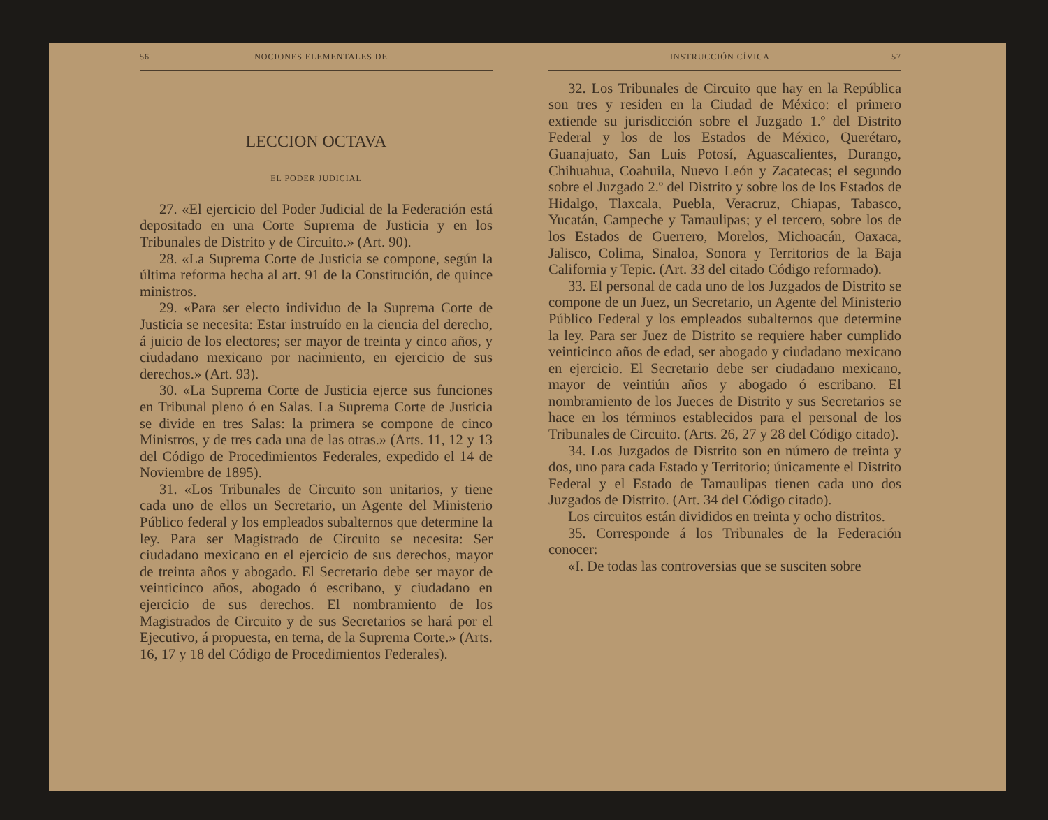56 NOCIONES ELEMENTALES DE
LECCION OCTAVA
EL PODER JUDICIAL
27. «El ejercicio del Poder Judicial de la Federación está depositado en una Corte Suprema de Justicia y en los Tribunales de Distrito y de Circuito.» (Art. 90).
28. «La Suprema Corte de Justicia se compone, según la última reforma hecha al art. 91 de la Constitución, de quince ministros.
29. «Para ser electo individuo de la Suprema Corte de Justicia se necesita: Estar instruído en la ciencia del derecho, á juicio de los electores; ser mayor de treinta y cinco años, y ciudadano mexicano por nacimiento, en ejercicio de sus derechos.» (Art. 93).
30. «La Suprema Corte de Justicia ejerce sus funciones en Tribunal pleno ó en Salas. La Suprema Corte de Justicia se divide en tres Salas: la primera se compone de cinco Ministros, y de tres cada una de las otras.» (Arts. 11, 12 y 13 del Código de Procedimientos Federales, expedido el 14 de Noviembre de 1895).
31. «Los Tribunales de Circuito son unitarios, y tiene cada uno de ellos un Secretario, un Agente del Ministerio Público federal y los empleados subalternos que determine la ley. Para ser Magistrado de Circuito se necesita: Ser ciudadano mexicano en el ejercicio de sus derechos, mayor de treinta años y abogado. El Secretario debe ser mayor de veinticinco años, abogado ó escribano, y ciudadano en ejercicio de sus derechos. El nombramiento de los Magistrados de Circuito y de sus Secretarios se hará por el Ejecutivo, á propuesta, en terna, de la Suprema Corte.» (Arts. 16, 17 y 18 del Código de Procedimientos Federales).
INSTRUCCIÓN CÍVICA 57
32. Los Tribunales de Circuito que hay en la República son tres y residen en la Ciudad de México: el primero extiende su jurisdicción sobre el Juzgado 1.º del Distrito Federal y los de los Estados de México, Querétaro, Guanajuato, San Luis Potosí, Aguascalientes, Durango, Chihuahua, Coahuila, Nuevo León y Zacatecas; el segundo sobre el Juzgado 2.º del Distrito y sobre los de los Estados de Hidalgo, Tlaxcala, Puebla, Veracruz, Chiapas, Tabasco, Yucatán, Campeche y Tamaulipas; y el tercero, sobre los de los Estados de Guerrero, Morelos, Michoacán, Oaxaca, Jalisco, Colima, Sinaloa, Sonora y Territorios de la Baja California y Tepic. (Art. 33 del citado Código reformado).
33. El personal de cada uno de los Juzgados de Distrito se compone de un Juez, un Secretario, un Agente del Ministerio Público Federal y los empleados subalternos que determine la ley. Para ser Juez de Distrito se requiere haber cumplido veinticinco años de edad, ser abogado y ciudadano mexicano en ejercicio. El Secretario debe ser ciudadano mexicano, mayor de veintiún años y abogado ó escribano. El nombramiento de los Jueces de Distrito y sus Secretarios se hace en los términos establecidos para el personal de los Tribunales de Circuito. (Arts. 26, 27 y 28 del Código citado).
34. Los Juzgados de Distrito son en número de treinta y dos, uno para cada Estado y Territorio; únicamente el Distrito Federal y el Estado de Tamaulipas tienen cada uno dos Juzgados de Distrito. (Art. 34 del Código citado).
Los circuitos están divididos en treinta y ocho distritos.
35. Corresponde á los Tribunales de la Federación conocer:
«I. De todas las controversias que se susciten sobre